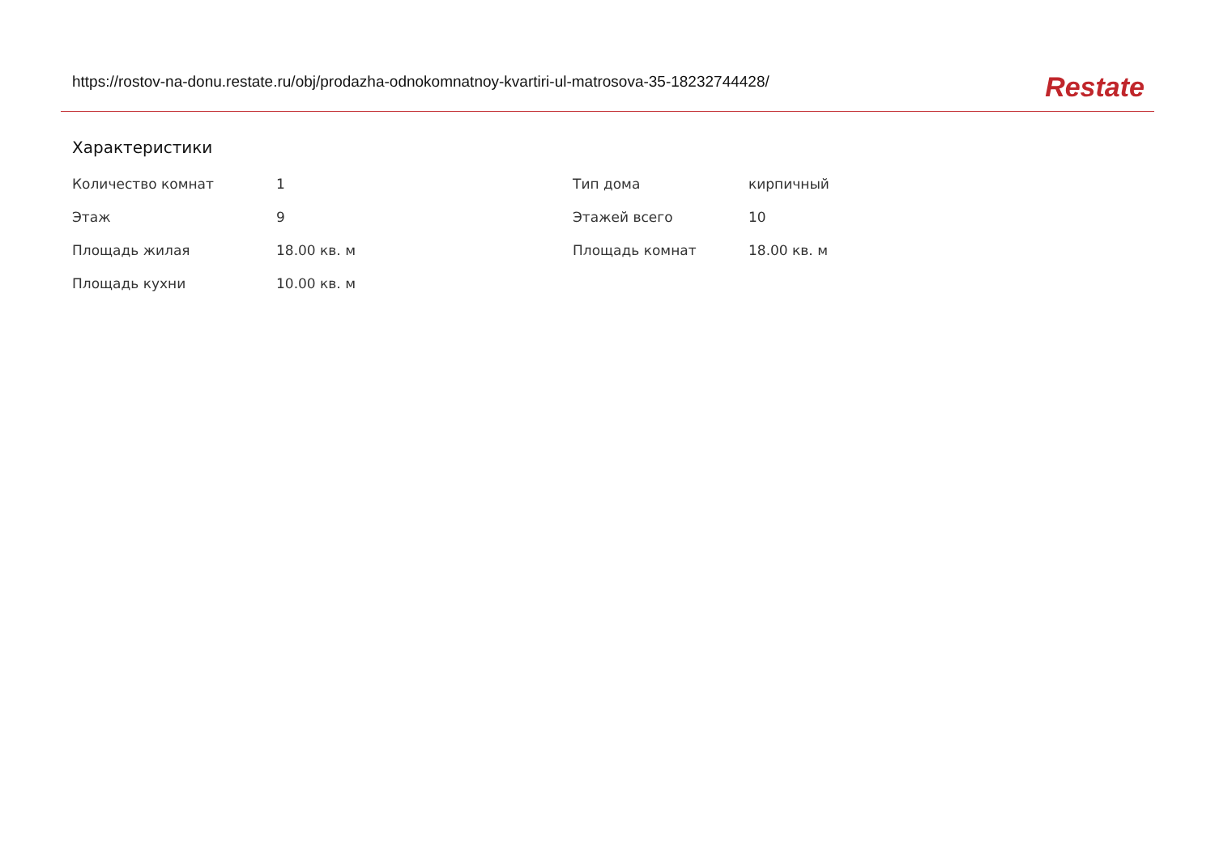https://rostov-na-donu.restate.ru/obj/prodazha-odnokomnatnoy-kvartiri-ul-matrosova-35-18232744428/ Restate
Характеристики
| Количество комнат | 1 | Тип дома | кирпичный |
| Этаж | 9 | Этажей всего | 10 |
| Площадь жилая | 18.00 кв. м | Площадь комнат | 18.00 кв. м |
| Площадь кухни | 10.00 кв. м | | |